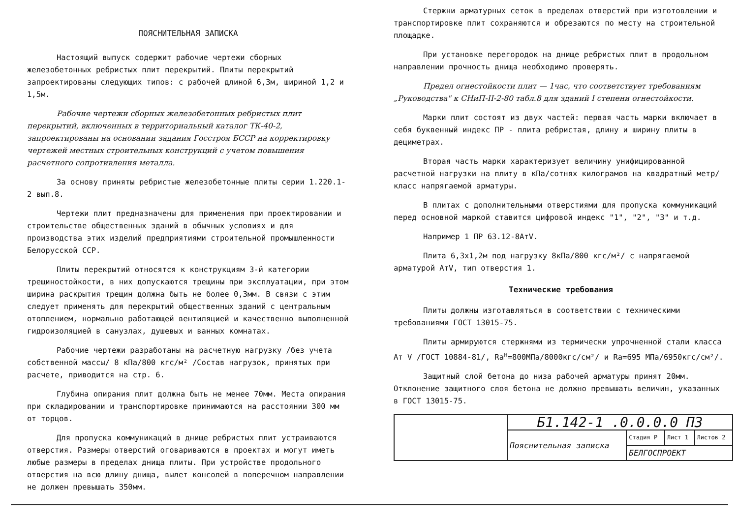ПОЯСНИТЕЛЬНАЯ ЗАПИСКА
Настоящий выпуск содержит рабочие чертежи сборных железобетонных ребристых плит перекрытий. Плиты перекрытий запроектированы следующих типов: с рабочей длиной 6,3м, шириной 1,2 и 1,5м.
Рабочие чертежи сборных железобетонных ребристых плит перекрытий, включенных в территориальный каталог ТК-40-2, запроектированы на основании задания Госстроя БССР на корректировку чертежей местных строительных конструкций с учетом повышения расчетного сопротивления металла.
За основу приняты ребристые железобетонные плиты серии 1.220.1-2 вып.8.
Чертежи плит предназначены для применения при проектировании и строительстве общественных зданий в обычных условиях и для производства этих изделий предприятиями строительной промышленности Белорусской ССР.
Плиты перекрытий относятся к конструкциям 3-й категории трещиностойкости, в них допускаются трещины при эксплуатации, при этом ширина раскрытия трещин должна быть не более 0,3мм. В связи с этим следует применять для перекрытий общественных зданий с центральным отоплением, нормально работающей вентиляцией и качественно выполненной гидроизоляцией в санузлах, душевых и ванных комнатах.
Рабочие чертежи разработаны на расчетную нагрузку /без учета собственной массы/ 8 кПа/800 кгс/м² /Состав нагрузок, принятых при расчете, приводится на стр. 6.
Глубина опирания плит должна быть не менее 70мм. Места опирания при складировании и транспортировке принимаются на расстоянии 300 мм от торцов.
Для пропуска коммуникаций в днище ребристых плит устраиваются отверстия. Размеры отверстий оговариваются в проектах и могут иметь любые размеры в пределах днища плиты. При устройстве продольного отверстия на всю длину днища, вылет консолей в поперечном направлении не должен превышать 350мм.
Стержни арматурных сеток в пределах отверстий при изготовлении и транспортировке плит сохраняются и обрезаются по месту на строительной площадке.
При установке перегородок на днище ребристых плит в продольном направлении прочность днища необходимо проверять.
Предел огнестойкости плит — 1час, что соответствует требованиям „Руководства" к СНиП-II-2-80 табл.8 для зданий I степени огнестойкости.
Марки плит состоят из двух частей: первая часть марки включает в себя буквенный индекс ПР - плита ребристая, длину и ширину плиты в дециметрах.
Вторая часть марки характеризует величину унифицированной расчетной нагрузки на плиту в кПа/сотнях килограмов на квадратный метр/ класс напрягаемой арматуры.
В плитах с дополнительными отверстиями для пропуска коммуникаций перед основной маркой ставится цифровой индекс "1", "2", "3" и т.д.
Например 1 ПР 63.12-8АтV.
Плита 6,3x1,2м под нагрузку 8кПа/800 кгс/м²/ с напрягаемой арматурой АтV, тип отверстия 1.
Технические требования
Плиты должны изготавляться в соответствии с техническими требованиями ГОСТ 13015-75.
Плиты армируются стержнями из термически упрочненной стали класса Ат V /ГОСТ 10884-81/, Ra<sup>н</sup>=800МПа/8000кгс/см²/ и Ra=695 МПа/6950кгс/см²/.
Защитный слой бетона до низа рабочей арматуры принят 20мм. Отклонение защитного слоя бетона не должно превышать величин, указанных в ГОСТ 13015-75.
| | Б1.142-1 .0.0.0.0 ПЗ | | | |
| | Пояснительная записка | Стадия Р | Лист 1 | Листов 2 |
| | | БЕЛГОСПРОЕКТ | | |